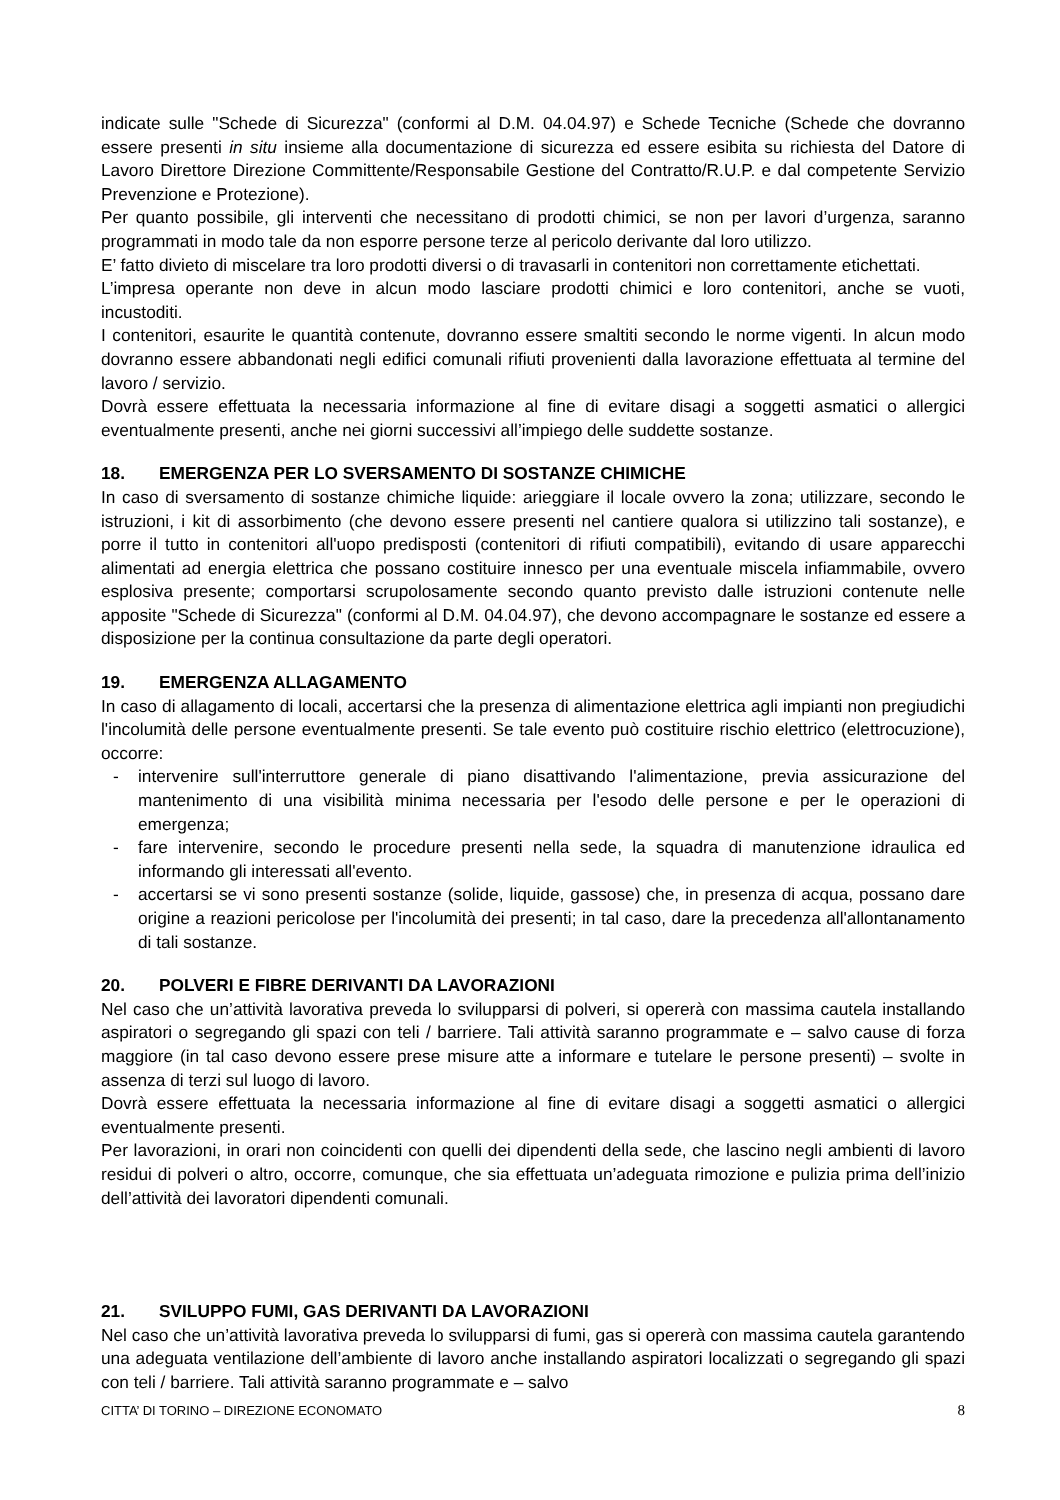indicate sulle "Schede di Sicurezza" (conformi al D.M. 04.04.97) e Schede Tecniche (Schede che dovranno essere presenti in situ insieme alla documentazione di sicurezza ed essere esibita su richiesta del Datore di Lavoro Direttore Direzione Committente/Responsabile Gestione del Contratto/R.U.P. e dal competente Servizio Prevenzione e Protezione).
Per quanto possibile, gli interventi che necessitano di prodotti chimici, se non per lavori d’urgenza, saranno programmati in modo tale da non esporre persone terze al pericolo derivante dal loro utilizzo.
E’ fatto divieto di miscelare tra loro prodotti diversi o di travasarli in contenitori non correttamente etichettati.
L’impresa operante non deve in alcun modo lasciare prodotti chimici e loro contenitori, anche se vuoti, incustoditi.
I contenitori, esaurite le quantità contenute, dovranno essere smaltiti secondo le norme vigenti. In alcun modo dovranno essere abbandonati negli edifici comunali rifiuti provenienti dalla lavorazione effettuata al termine del lavoro / servizio.
Dovrà essere effettuata la necessaria informazione al fine di evitare disagi a soggetti asmatici o allergici eventualmente presenti, anche nei giorni successivi all’impiego delle suddette sostanze.
18. EMERGENZA PER LO SVERSAMENTO DI SOSTANZE CHIMICHE
In caso di sversamento di sostanze chimiche liquide: arieggiare il locale ovvero la zona; utilizzare, secondo le istruzioni, i kit di assorbimento (che devono essere presenti nel cantiere qualora si utilizzino tali sostanze), e porre il tutto in contenitori all'uopo predisposti (contenitori di rifiuti compatibili), evitando di usare apparecchi alimentati ad energia elettrica che possano costituire innesco per una eventuale miscela infiammabile, ovvero esplosiva presente; comportarsi scrupolosamente secondo quanto previsto dalle istruzioni contenute nelle apposite "Schede di Sicurezza" (conformi al D.M. 04.04.97), che devono accompagnare le sostanze ed essere a disposizione per la continua consultazione da parte degli operatori.
19. EMERGENZA ALLAGAMENTO
In caso di allagamento di locali, accertarsi che la presenza di alimentazione elettrica agli impianti non pregiudichi l'incolumità delle persone eventualmente presenti. Se tale evento può costituire rischio elettrico (elettrocuzione), occorre:
- intervenire sull'interruttore generale di piano disattivando l'alimentazione, previa assicurazione del mantenimento di una visibilità minima necessaria per l'esodo delle persone e per le operazioni di emergenza;
- fare intervenire, secondo le procedure presenti nella sede, la squadra di manutenzione idraulica ed informando gli interessati all'evento.
- accertarsi se vi sono presenti sostanze (solide, liquide, gassose) che, in presenza di acqua, possano dare origine a reazioni pericolose per l'incolumità dei presenti; in tal caso, dare la precedenza all'allontanamento di tali sostanze.
20. POLVERI E FIBRE DERIVANTI DA LAVORAZIONI
Nel caso che un’attività lavorativa preveda lo svilupparsi di polveri, si opererà con massima cautela installando aspiratori o segregando gli spazi con teli / barriere. Tali attività saranno programmate e – salvo cause di forza maggiore (in tal caso devono essere prese misure atte a informare e tutelare le persone presenti) – svolte in assenza di terzi sul luogo di lavoro.
Dovrà essere effettuata la necessaria informazione al fine di evitare disagi a soggetti asmatici o allergici eventualmente presenti.
Per lavorazioni, in orari non coincidenti con quelli dei dipendenti della sede, che lascino negli ambienti di lavoro residui di polveri o altro, occorre, comunque, che sia effettuata un’adeguata rimozione e pulizia prima dell’inizio dell’attività dei lavoratori dipendenti comunali.
21. SVILUPPO FUMI, GAS DERIVANTI DA LAVORAZIONI
Nel caso che un’attività lavorativa preveda lo svilupparsi di fumi, gas si opererà con massima cautela garantendo una adeguata ventilazione dell’ambiente di lavoro anche installando aspiratori localizzati o segregando gli spazi con teli / barriere. Tali attività saranno programmate e – salvo
CITTA’ DI TORINO – DIREZIONE ECONOMATO 8